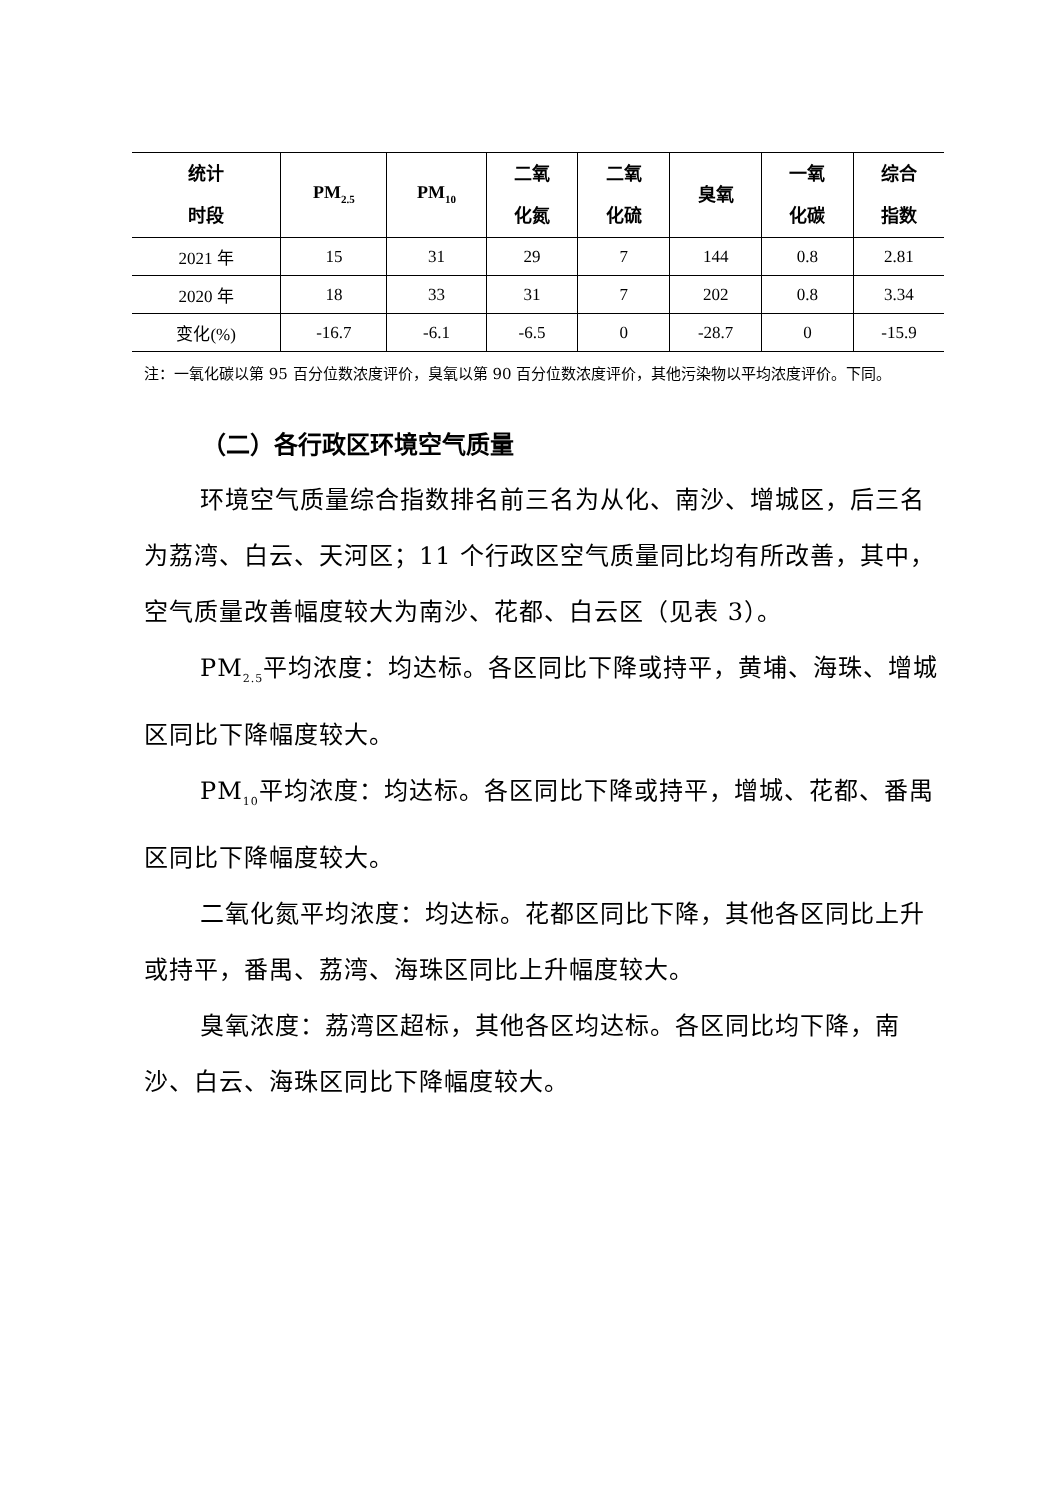| 统计 时段 | PM<sub>2.5</sub> | PM<sub>10</sub> | 二氧 化氮 | 二氧 化硫 | 臭氧 | 一氧 化碳 | 综合 指数 |
| --- | --- | --- | --- | --- | --- | --- | --- |
| 2021 年 | 15 | 31 | 29 | 7 | 144 | 0.8 | 2.81 |
| 2020 年 | 18 | 33 | 31 | 7 | 202 | 0.8 | 3.34 |
| 变化(%) | -16.7 | -6.1 | -6.5 | 0 | -28.7 | 0 | -15.9 |
注：一氧化碳以第 95 百分位数浓度评价，臭氧以第 90 百分位数浓度评价，其他污染物以平均浓度评价。下同。
（二）各行政区环境空气质量
环境空气质量综合指数排名前三名为从化、南沙、增城区，后三名为荔湾、白云、天河区；11 个行政区空气质量同比均有所改善，其中，空气质量改善幅度较大为南沙、花都、白云区（见表 3）。
PM<sub>2.5</sub>平均浓度：均达标。各区同比下降或持平，黄埔、海珠、增城区同比下降幅度较大。
PM<sub>10</sub>平均浓度：均达标。各区同比下降或持平，增城、花都、番禺区同比下降幅度较大。
二氧化氮平均浓度：均达标。花都区同比下降，其他各区同比上升或持平，番禺、荔湾、海珠区同比上升幅度较大。
臭氧浓度：荔湾区超标，其他各区均达标。各区同比均下降，南沙、白云、海珠区同比下降幅度较大。